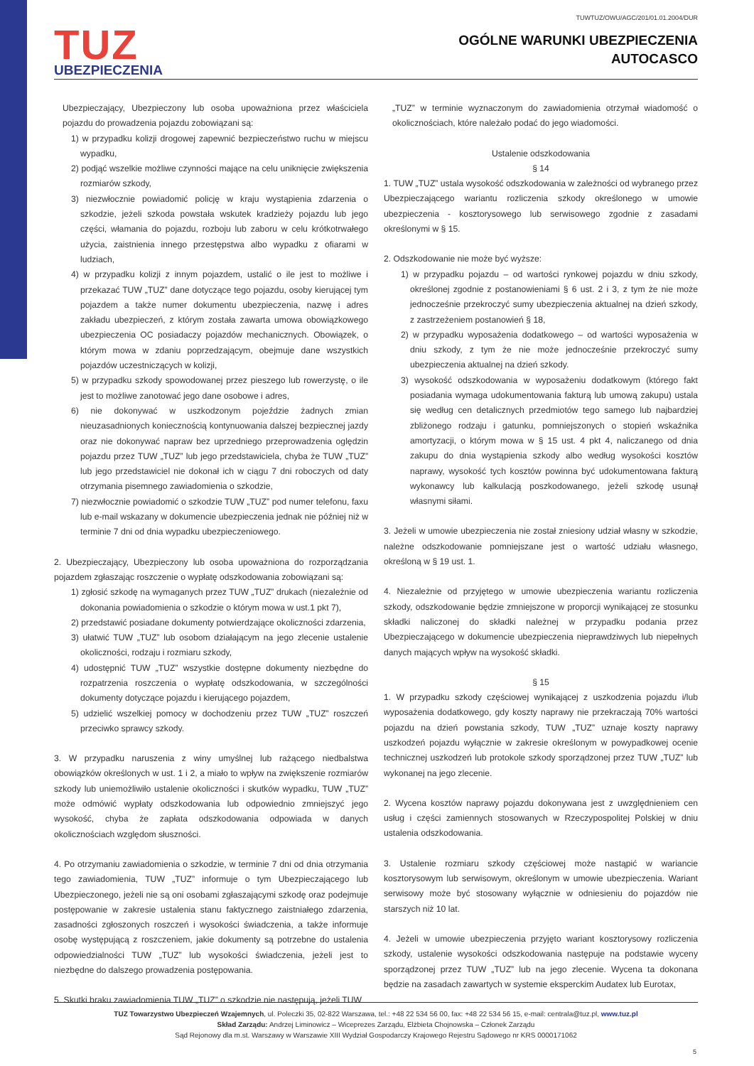TUZ
UBEZPIECZENIA
TUWTUZ/OWU/AGC/201/01.01.2004/DUR
OGÓLNE WARUNKI UBEZPIECZENIA
AUTOCASCO
Ubezpieczający, Ubezpieczony lub osoba upoważniona przez właściciela pojazdu do prowadzenia pojazdu zobowiązani są:
1) w przypadku kolizji drogowej zapewnić bezpieczeństwo ruchu w miejscu wypadku,
2) podjąć wszelkie możliwe czynności mające na celu uniknięcie zwiększenia rozmiarów szkody,
3) niezwłocznie powiadomić policję w kraju wystąpienia zdarzenia o szkodzie, jeżeli szkoda powstała wskutek kradzieży pojazdu lub jego części, włamania do pojazdu, rozboju lub zaboru w celu krótkotrwałego użycia, zaistnienia innego przestępstwa albo wypadku z ofiarami w ludziach,
4) w przypadku kolizji z innym pojazdem, ustalić o ile jest to możliwe i przekazać TUW „TUZ” dane dotyczące tego pojazdu, osoby kierującej tym pojazdem a także numer dokumentu ubezpieczenia, nazwę i adres zakładu ubezpieczeń, z którym została zawarta umowa obowiązkowego ubezpieczenia OC posiadaczy pojazdów mechanicznych. Obowiązek, o którym mowa w zdaniu poprzedzającym, obejmuje dane wszystkich pojazdów uczestniczących w kolizji,
5) w przypadku szkody spowodowanej przez pieszego lub rowerzystę, o ile jest to możliwe zanotować jego dane osobowe i adres,
6) nie dokonywać w uszkodzonym pojeździe żadnych zmian nieuzasadnionych koniecznością kontynuowania dalszej bezpiecznej jazdy oraz nie dokonywać napraw bez uprzedniego przeprowadzenia oględzin pojazdu przez TUW „TUZ” lub jego przedstawiciela, chyba że TUW „TUZ” lub jego przedstawiciel nie dokonał ich w ciągu 7 dni roboczych od daty otrzymania pisemnego zawiadomienia o szkodzie,
7) niezwłocznie powiadomić o szkodzie TUW „TUZ” pod numer telefonu, faxu lub e-mail wskazany w dokumencie ubezpieczenia jednak nie później niż w terminie 7 dni od dnia wypadku ubezpieczeniowego.
2. Ubezpieczający, Ubezpieczony lub osoba upoważniona do rozporządzania pojazdem zgłaszając roszczenie o wypłatę odszkodowania zobowiązani są:
1) zgłosić szkodę na wymaganych przez TUW „TUZ” drukach (niezależnie od dokonania powiadomienia o szkodzie o którym mowa w ust.1 pkt 7),
2) przedstawić posiadane dokumenty potwierdzające okoliczności zdarzenia,
3) ułatwić TUW „TUZ” lub osobom działającym na jego zlecenie ustalenie okoliczności, rodzaju i rozmiaru szkody,
4) udostępnić TUW „TUZ” wszystkie dostępne dokumenty niezbędne do rozpatrzenia roszczenia o wypłatę odszkodowania, w szczególności dokumenty dotyczące pojazdu i kierującego pojazdem,
5) udzielić wszelkiej pomocy w dochodzeniu przez TUW „TUZ” roszczeń przeciwko sprawcy szkody.
3. W przypadku naruszenia z winy umyślnej lub rażącego niedbalstwa obowiązków określonych w ust. 1 i 2, a miało to wpływ na zwiększenie rozmiarów szkody lub uniemożliwiło ustalenie okoliczności i skutków wypadku, TUW „TUZ” może odmówić wypłaty odszkodowania lub odpowiednio zmniejszyć jego wysokość, chyba że zapłata odszkodowania odpowiada w danych okolicznościach względom słuszności.
4. Po otrzymaniu zawiadomienia o szkodzie, w terminie 7 dni od dnia otrzymania tego zawiadomienia, TUW „TUZ” informuje o tym Ubezpieczającego lub Ubezpieczonego, jeżeli nie są oni osobami zgłaszającymi szkodę oraz podejmuje postępowanie w zakresie ustalenia stanu faktycznego zaistniałego zdarzenia, zasadności zgłoszonych roszczeń i wysokości świadczenia, a także informuje osobę występującą z roszczeniem, jakie dokumenty są potrzebne do ustalenia odpowiedzialności TUW „TUZ” lub wysokości świadczenia, jeżeli jest to niezbędne do dalszego prowadzenia postępowania.
5. Skutki braku zawiadomienia TUW „TUZ” o szkodzie nie następują, jeżeli TUW
„TUZ” w terminie wyznaczonym do zawiadomienia otrzymał wiadomość o okolicznościach, które należało podać do jego wiadomości.
Ustalenie odszkodowania
§ 14
1. TUW „TUZ” ustala wysokość odszkodowania w zależności od wybranego przez Ubezpieczającego wariantu rozliczenia szkody określonego w umowie ubezpieczenia - kosztorysowego lub serwisowego zgodnie z zasadami określonymi w § 15.
2. Odszkodowanie nie może być wyższe:
1) w przypadku pojazdu – od wartości rynkowej pojazdu w dniu szkody, określonej zgodnie z postanowieniami § 6 ust. 2 i 3, z tym że nie może jednocześnie przekroczyć sumy ubezpieczenia aktualnej na dzień szkody, z zastrzeżeniem postanowień § 18,
2) w przypadku wyposażenia dodatkowego – od wartości wyposażenia w dniu szkody, z tym że nie może jednocześnie przekroczyć sumy ubezpieczenia aktualnej na dzień szkody.
3) wysokość odszkodowania w wyposażeniu dodatkowym (którego fakt posiadania wymaga udokumentowania fakturą lub umową zakupu) ustala się według cen detalicznych przedmiotów tego samego lub najbardziej zbliżonego rodzaju i gatunku, pomniejszonych o stopień wskaźnika amortyzacji, o którym mowa w § 15 ust. 4 pkt 4, naliczanego od dnia zakupu do dnia wystąpienia szkody albo według wysokości kosztów naprawy, wysokość tych kosztów powinna być udokumentowana fakturą wykonawcy lub kalkulacją poszkodowanego, jeżeli szkodę usunął własnymi siłami.
3. Jeżeli w umowie ubezpieczenia nie został zniesiony udział własny w szkodzie, należne odszkodowanie pomniejszane jest o wartość udziału własnego, określoną w § 19 ust. 1.
4. Niezależnie od przyjętego w umowie ubezpieczenia wariantu rozliczenia szkody, odszkodowanie będzie zmniejszone w proporcji wynikającej ze stosunku składki naliczonej do składki należnej w przypadku podania przez Ubezpieczającego w dokumencie ubezpieczenia nieprawdziwych lub niepełnych danych mających wpływ na wysokość składki.
§ 15
1. W przypadku szkody częściowej wynikającej z uszkodzenia pojazdu i/lub wyposażenia dodatkowego, gdy koszty naprawy nie przekraczają 70% wartości pojazdu na dzień powstania szkody, TUW „TUZ” uznaje koszty naprawy uszkodzeń pojazdu wyłącznie w zakresie określonym w powypadkowej ocenie technicznej uszkodzeń lub protokole szkody sporządzonej przez TUW „TUZ” lub wykonanej na jego zlecenie.
2. Wycena kosztów naprawy pojazdu dokonywana jest z uwzględnieniem cen usług i części zamiennych stosowanych w Rzeczypospolitej Polskiej w dniu ustalenia odszkodowania.
3. Ustalenie rozmiaru szkody częściowej może nastąpić w wariancie kosztorysowym lub serwisowym, określonym w umowie ubezpieczenia. Wariant serwisowy może być stosowany wyłącznie w odniesieniu do pojazdów nie starszych niż 10 lat.
4. Jeżeli w umowie ubezpieczenia przyjęto wariant kosztorysowy rozliczenia szkody, ustalenie wysokości odszkodowania następuje na podstawie wyceny sporządzonej przez TUW „TUZ” lub na jego zlecenie. Wycena ta dokonana będzie na zasadach zawartych w systemie eksperckim Audatex lub Eurotax,
TUZ Towarzystwo Ubezpieczeń Wzajemnych, ul. Poleczki 35, 02-822 Warszawa, tel.: +48 22 534 56 00, fax: +48 22 534 56 15, e-mail: centrala@tuz.pl, www.tuz.pl
Skład Zarządu: Andrzej Liminowicz – Wiceprezes Zarządu, Elżbieta Chojnowska – Członek Zarządu
Sąd Rejonowy dla m.st. Warszawy w Warszawie XIII Wydział Gospodarczy Krajowego Rejestru Sądowego nr KRS 0000171062
5